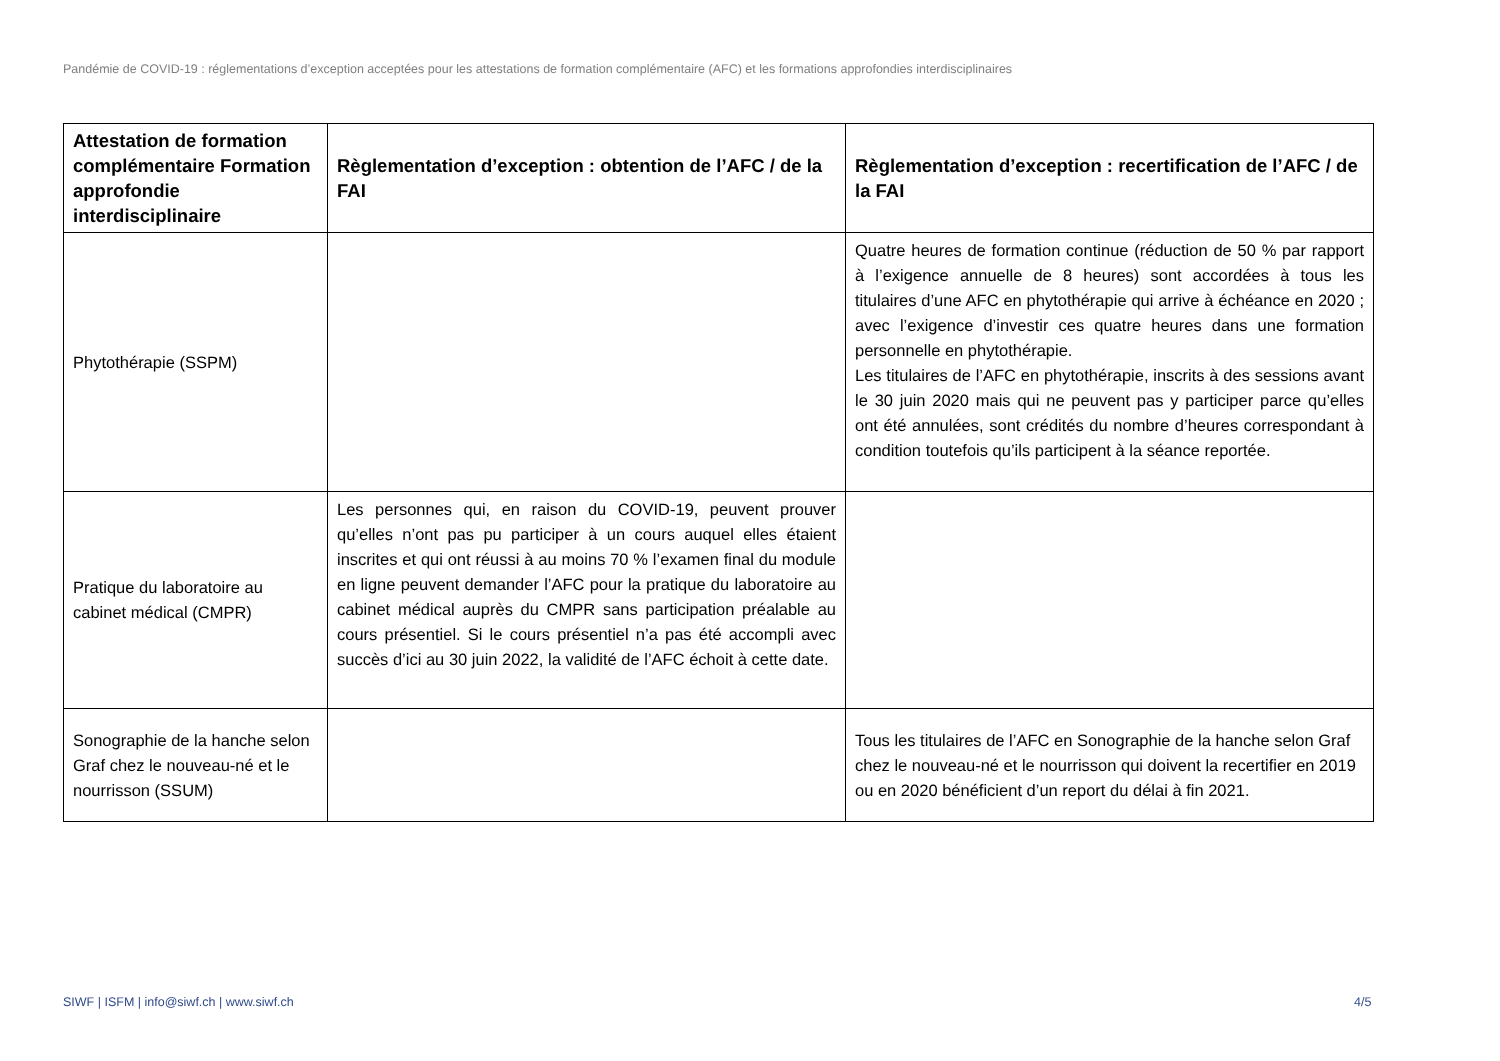Pandémie de COVID-19 : réglementations d’exception acceptées pour les attestations de formation complémentaire (AFC) et les formations approfondies interdisciplinaires
| Attestation de formation complémentaire Formation approfondie interdisciplinaire | Règlementation d’exception : obtention de l’AFC / de la FAI | Règlementation d’exception : recertification de l’AFC / de la FAI |
| --- | --- | --- |
| Phytothérapie (SSPM) | | Quatre heures de formation continue (réduction de 50 % par rapport à l’exigence annuelle de 8 heures) sont accordées à tous les titulaires d’une AFC en phytothérapie qui arrive à échéance en 2020 ; avec l’exigence d’investir ces quatre heures dans une formation personnelle en phytothérapie. Les titulaires de l’AFC en phytothérapie, inscrits à des sessions avant le 30 juin 2020 mais qui ne peuvent pas y participer parce qu’elles ont été annulées, sont crédités du nombre d’heures correspondant à condition toutefois qu’ils participent à la séance reportée. |
| Pratique du laboratoire au cabinet médical (CMPR) | Les personnes qui, en raison du COVID-19, peuvent prouver qu’elles n’ont pas pu participer à un cours auquel elles étaient inscrites et qui ont réussi à au moins 70 % l’examen final du module en ligne peuvent demander l’AFC pour la pratique du laboratoire au cabinet médical auprès du CMPR sans participation préalable au cours présentiel. Si le cours présentiel n’a pas été accompli avec succès d’ici au 30 juin 2022, la validité de l’AFC échoit à cette date. | |
| Sonographie de la hanche selon Graf chez le nouveau-né et le nourrisson (SSUM) | | Tous les titulaires de l’AFC en Sonographie de la hanche selon Graf chez le nouveau-né et le nourrisson qui doivent la recertifier en 2019 ou en 2020 bénéficient d’un report du délai à fin 2021. |
SIWF | ISFM | info@siwf.ch | www.siwf.ch
4/5